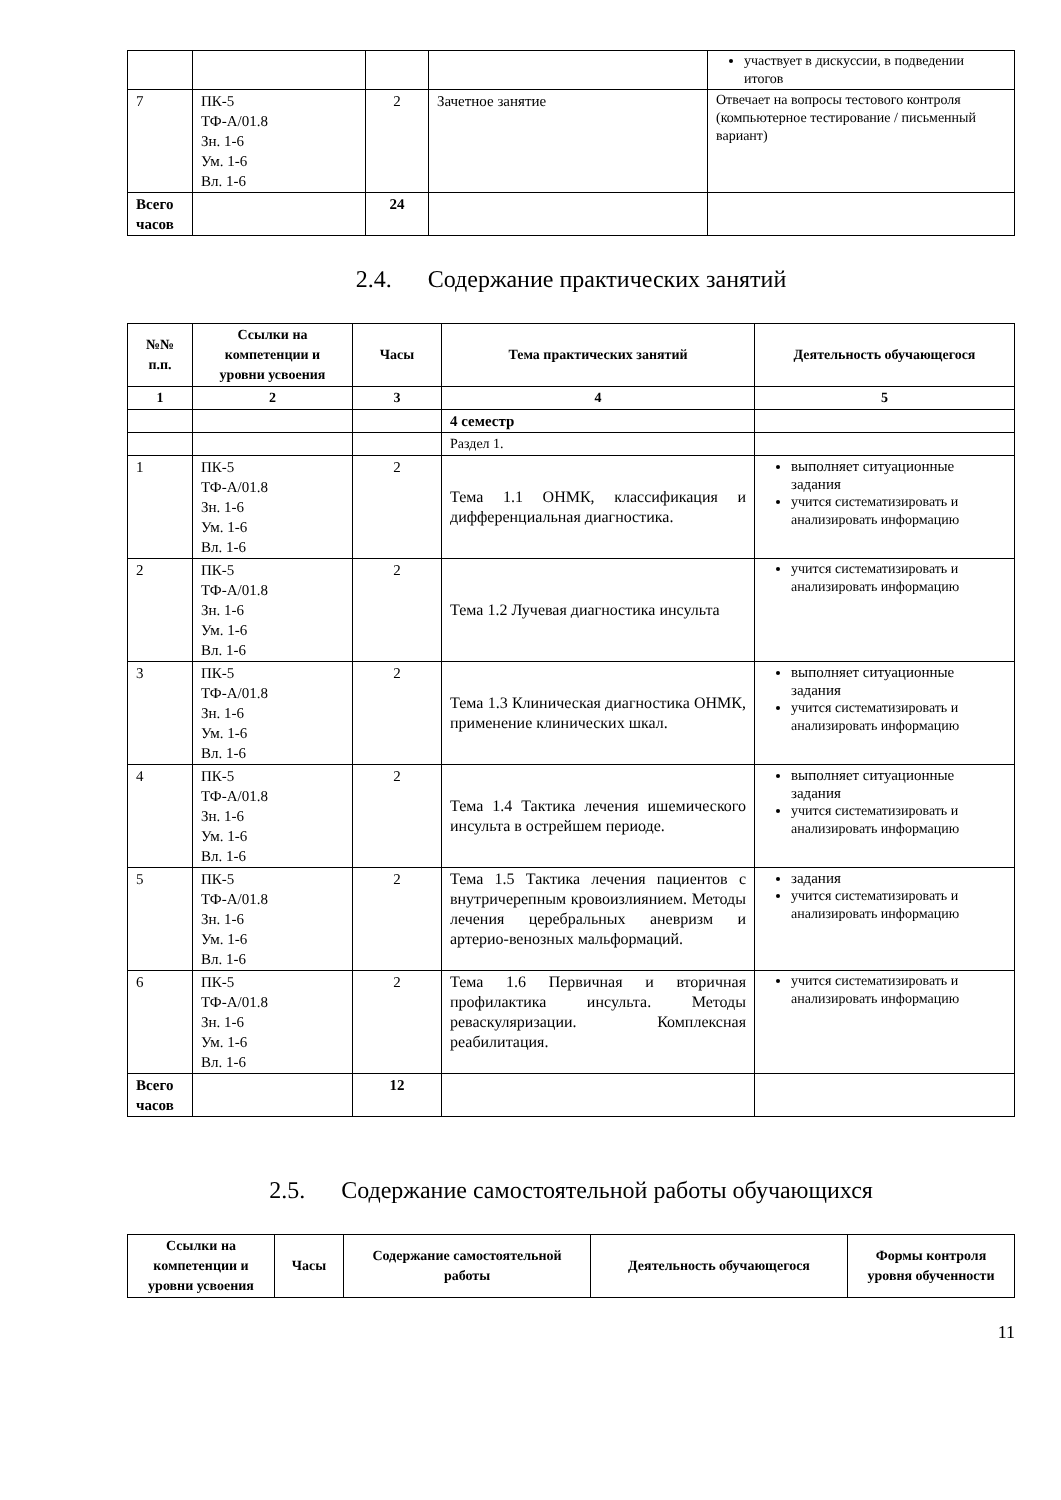| | | | | участвует в дискуссии, в подведении итогов |
| 7 | ПК-5 ТФ-А/01.8 Зн. 1-6 Ум. 1-6 Вл. 1-6 | 2 | Зачетное занятие | Отвечает на вопросы тестового контроля (компьютерное тестирование / письменный вариант) |
| Всего часов | | 24 | | |
2.4. Содержание практических занятий
| №№ п.п. | Ссылки на компетенции и уровни усвоения | Часы | Тема практических занятий | Деятельность обучающегося |
| --- | --- | --- | --- | --- |
| 1 | 2 | 3 | 4 | 5 |
| | | | 4 семестр | |
| | | | Раздел 1. | |
| 1 | ПК-5 ТФ-А/01.8 Зн. 1-6 Ум. 1-6 Вл. 1-6 | 2 | Тема 1.1 ОНМК, классификация и дифференциальная диагностика. | выполняет ситуационные задания учится систематизировать и анализировать информацию |
| 2 | ПК-5 ТФ-А/01.8 Зн. 1-6 Ум. 1-6 Вл. 1-6 | 2 | Тема 1.2 Лучевая диагностика инсульта | учится систематизировать и анализировать информацию |
| 3 | ПК-5 ТФ-А/01.8 Зн. 1-6 Ум. 1-6 Вл. 1-6 | 2 | Тема 1.3 Клиническая диагностика ОНМК, применение клинических шкал. | выполняет ситуационные задания учится систематизировать и анализировать информацию |
| 4 | ПК-5 ТФ-А/01.8 Зн. 1-6 Ум. 1-6 Вл. 1-6 | 2 | Тема 1.4 Тактика лечения ишемического инсульта в острейшем периоде. | выполняет ситуационные задания учится систематизировать и анализировать информацию |
| 5 | ПК-5 ТФ-А/01.8 Зн. 1-6 Ум. 1-6 Вл. 1-6 | 2 | Тема 1.5 Тактика лечения пациентов с внутричерепным кровоизлиянием. Методы лечения церебральных аневризм и артерио-венозных мальформаций. | задания учится систематизировать и анализировать информацию |
| 6 | ПК-5 ТФ-А/01.8 Зн. 1-6 Ум. 1-6 Вл. 1-6 | 2 | Тема 1.6 Первичная и вторичная профилактика инсульта. Методы реваскуляризации. Комплексная реабилитация. | учится систематизировать и анализировать информацию |
| Всего часов | | 12 | | |
2.5. Содержание самостоятельной работы обучающихся
| Ссылки на компетенции и уровни усвоения | Часы | Содержание самостоятельной работы | Деятельность обучающегося | Формы контроля уровня обученности |
| --- | --- | --- | --- | --- |
11